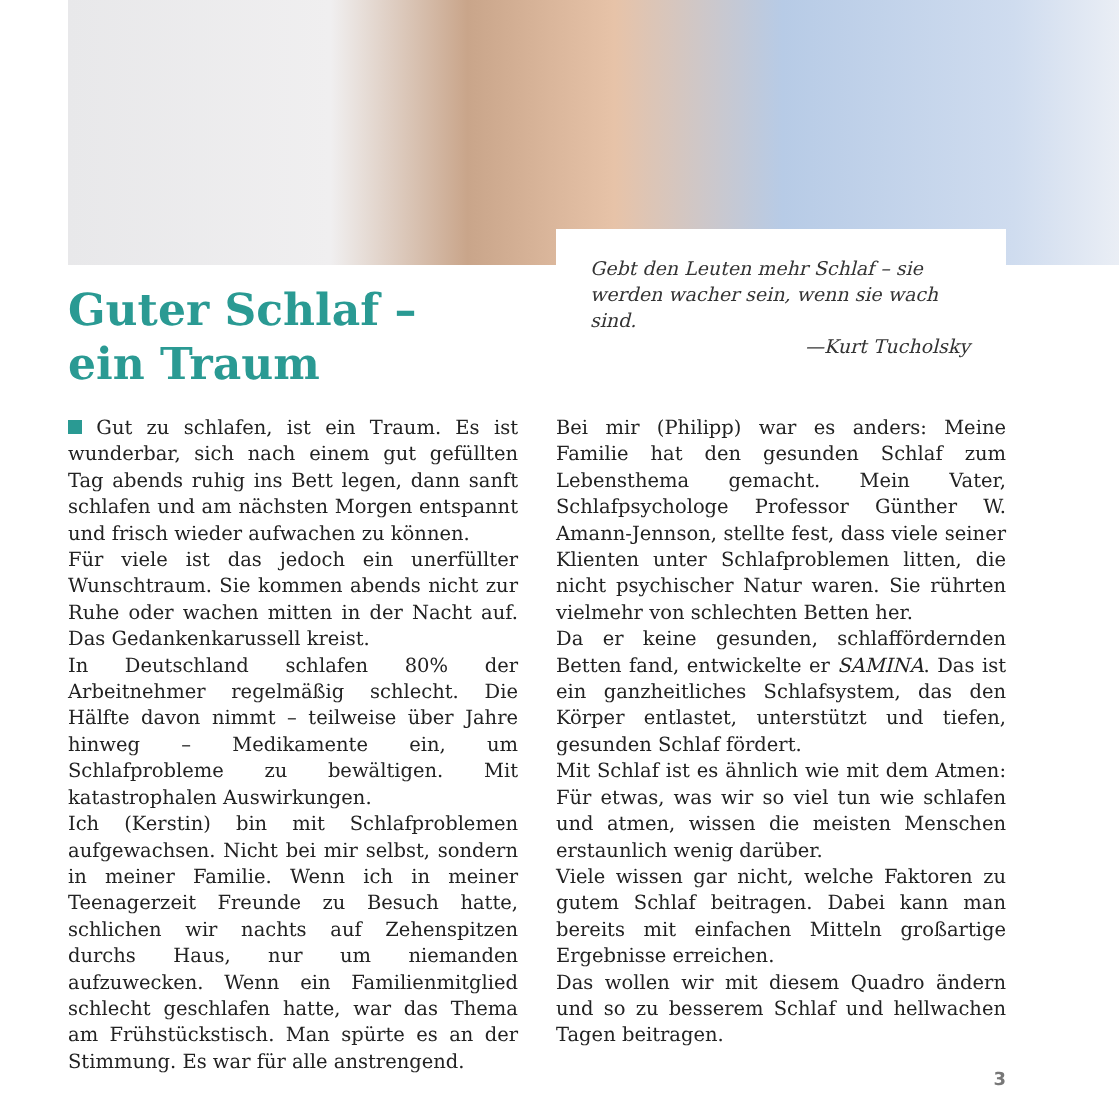Guter Schlaf –
ein Traum
Gebt den Leuten mehr Schlaf – sie werden wacher sein, wenn sie wach sind.
—Kurt Tucholsky
Gut zu schlafen, ist ein Traum. Es ist wunderbar, sich nach einem gut gefüllten Tag abends ruhig ins Bett legen, dann sanft schlafen und am nächsten Morgen entspannt und frisch wieder aufwachen zu können.
Für viele ist das jedoch ein unerfüllter Wunschtraum. Sie kommen abends nicht zur Ruhe oder wachen mitten in der Nacht auf. Das Gedankenkarussell kreist.
In Deutschland schlafen 80% der Arbeitnehmer regelmäßig schlecht. Die Hälfte davon nimmt – teilweise über Jahre hinweg – Medikamente ein, um Schlafprobleme zu bewältigen. Mit katastrophalen Auswirkungen.
Ich (Kerstin) bin mit Schlafproblemen aufgewachsen. Nicht bei mir selbst, sondern in meiner Familie. Wenn ich in meiner Teenagerzeit Freunde zu Besuch hatte, schlichen wir nachts auf Zehenspitzen durchs Haus, nur um niemanden aufzuwecken. Wenn ein Familienmitglied schlecht geschlafen hatte, war das Thema am Frühstückstisch. Man spürte es an der Stimmung. Es war für alle anstrengend.
Bei mir (Philipp) war es anders: Meine Familie hat den gesunden Schlaf zum Lebensthema gemacht. Mein Vater, Schlafpsychologe Professor Günther W. Amann-Jennson, stellte fest, dass viele seiner Klienten unter Schlafproblemen litten, die nicht psychischer Natur waren. Sie rührten vielmehr von schlechten Betten her.
Da er keine gesunden, schlaffördernden Betten fand, entwickelte er SAMINA. Das ist ein ganzheitliches Schlafsystem, das den Körper entlastet, unterstützt und tiefen, gesunden Schlaf fördert.
Mit Schlaf ist es ähnlich wie mit dem Atmen: Für etwas, was wir so viel tun wie schlafen und atmen, wissen die meisten Menschen erstaunlich wenig darüber.
Viele wissen gar nicht, welche Faktoren zu gutem Schlaf beitragen. Dabei kann man bereits mit einfachen Mitteln großartige Ergebnisse erreichen.
Das wollen wir mit diesem Quadro ändern und so zu besserem Schlaf und hellwachen Tagen beitragen.
3